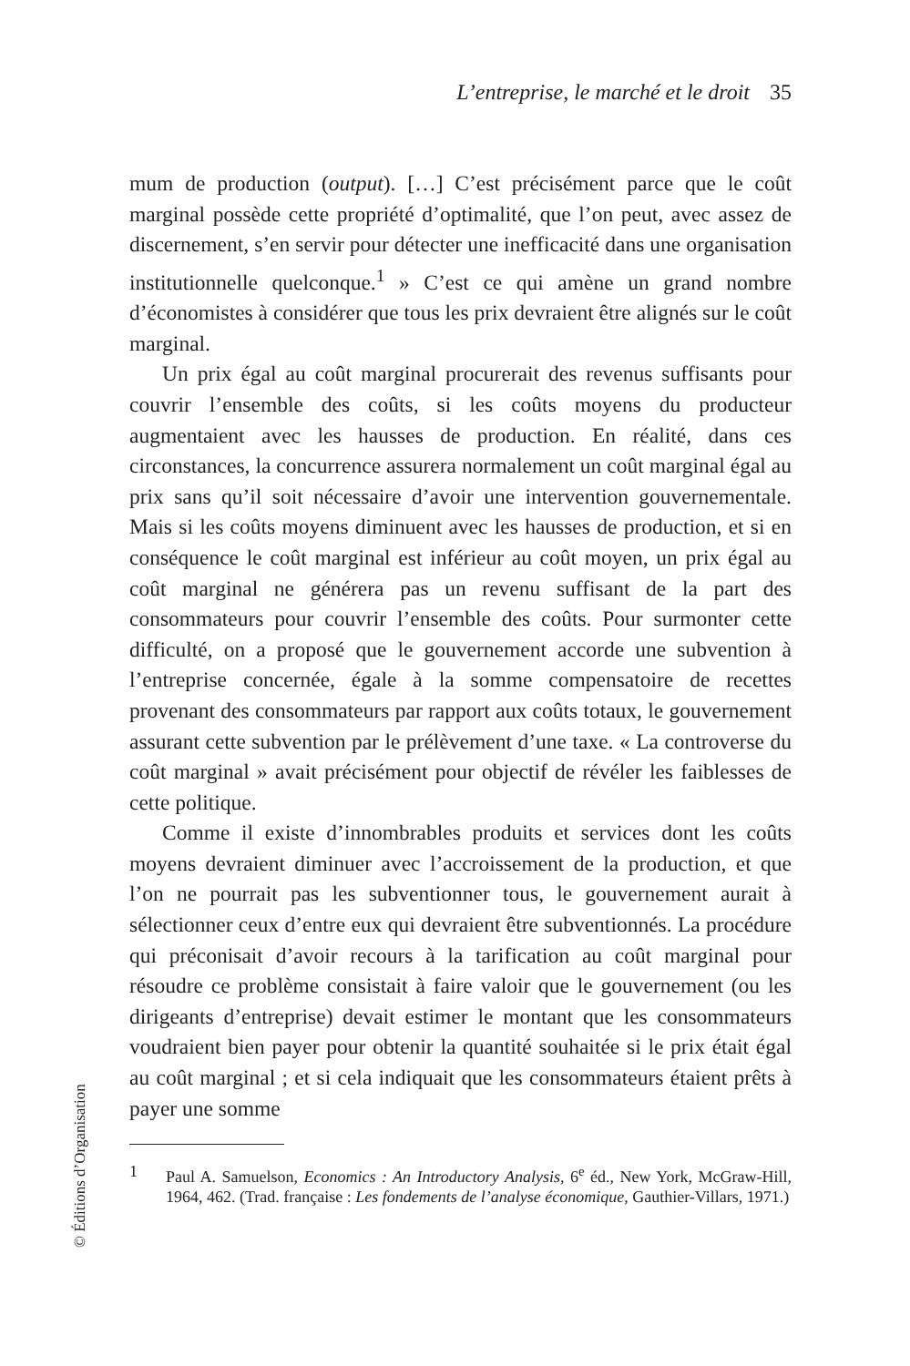L’entreprise, le marché et le droit 35
mum de production (output). […] C’est précisément parce que le coût marginal possède cette propriété d’optimalité, que l’on peut, avec assez de discernement, s’en servir pour détecter une inefficacité dans une organisation institutionnelle quelconque.<sup>1</sup> » C’est ce qui amène un grand nombre d’économistes à considérer que tous les prix devraient être alignés sur le coût marginal.
Un prix égal au coût marginal procurerait des revenus suffisants pour couvrir l’ensemble des coûts, si les coûts moyens du producteur augmentaient avec les hausses de production. En réalité, dans ces circonstances, la concurrence assurera normalement un coût marginal égal au prix sans qu’il soit nécessaire d’avoir une intervention gouvernementale. Mais si les coûts moyens diminuent avec les hausses de production, et si en conséquence le coût marginal est inférieur au coût moyen, un prix égal au coût marginal ne générera pas un revenu suffisant de la part des consommateurs pour couvrir l’ensemble des coûts. Pour surmonter cette difficulté, on a proposé que le gouvernement accorde une subvention à l’entreprise concernée, égale à la somme compensatoire de recettes provenant des consommateurs par rapport aux coûts totaux, le gouvernement assurant cette subvention par le prélèvement d’une taxe. « La controverse du coût marginal » avait précisément pour objectif de révéler les faiblesses de cette politique.
Comme il existe d’innombrables produits et services dont les coûts moyens devraient diminuer avec l’accroissement de la production, et que l’on ne pourrait pas les subventionner tous, le gouvernement aurait à sélectionner ceux d’entre eux qui devraient être subventionnés. La procédure qui préconisait d’avoir recours à la tarification au coût marginal pour résoudre ce problème consistait à faire valoir que le gouvernement (ou les dirigeants d’entreprise) devait estimer le montant que les consommateurs voudraient bien payer pour obtenir la quantité souhaitée si le prix était égal au coût marginal ; et si cela indiquait que les consommateurs étaient prêts à payer une somme
1 Paul A. Samuelson, Economics : An Introductory Analysis, 6<sup>e</sup> éd., New York, McGraw-Hill, 1964, 462. (Trad. française : Les fondements de l’analyse économique, Gauthier-Villars, 1971.)
© Éditions d’Organisation